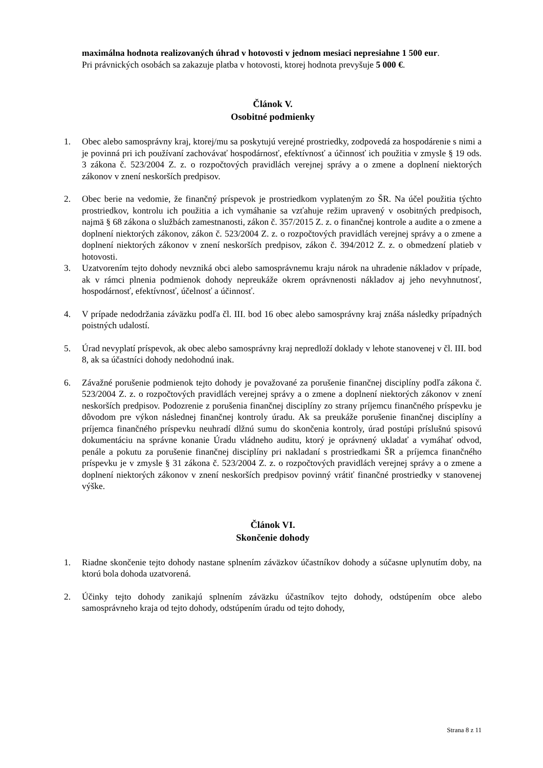maximálna hodnota realizovaných úhrad v hotovosti v jednom mesiaci nepresiahne 1 500 eur.
Pri právnických osobách sa zakazuje platba v hotovosti, ktorej hodnota prevyšuje 5 000 €.
Článok V.
Osobitné podmienky
1. Obec alebo samosprávny kraj, ktorej/mu sa poskytujú verejné prostriedky, zodpovedá za hospodárenie s nimi a je povinná pri ich používaní zachovávať hospodárnosť, efektívnosť a účinnosť ich použitia v zmysle § 19 ods. 3 zákona č. 523/2004 Z. z. o rozpočtových pravidlách verejnej správy a o zmene a doplnení niektorých zákonov v znení neskorších predpisov.
2. Obec berie na vedomie, že finančný príspevok je prostriedkom vyplateným zo ŠR. Na účel použitia týchto prostriedkov, kontrolu ich použitia a ich vymáhanie sa vzťahuje režim upravený v osobitných predpisoch, najmä § 68 zákona o službách zamestnanosti, zákon č. 357/2015 Z. z. o finančnej kontrole a audite a o zmene a doplnení niektorých zákonov, zákon č. 523/2004 Z. z. o rozpočtových pravidlách verejnej správy a o zmene a doplnení niektorých zákonov v znení neskorších predpisov, zákon č. 394/2012 Z. z. o obmedzení platieb v hotovosti.
3. Uzatvorením tejto dohody nevzniká obci alebo samosprávnemu kraju nárok na uhradenie nákladov v prípade, ak v rámci plnenia podmienok dohody nepreukáže okrem oprávnenosti nákladov aj jeho nevyhnutnosť, hospodárnosť, efektívnosť, účelnosť a účinnosť.
4. V prípade nedodržania záväzku podľa čl. III. bod 16 obec alebo samosprávny kraj znáša následky prípadných poistných udalostí.
5. Úrad nevyplatí príspevok, ak obec alebo samosprávny kraj nepredloží doklady v lehote stanovenej v čl. III. bod 8, ak sa účastníci dohody nedohodnú inak.
6. Závažné porušenie podmienok tejto dohody je považované za porušenie finančnej disciplíny podľa zákona č. 523/2004 Z. z. o rozpočtových pravidlách verejnej správy a o zmene a doplnení niektorých zákonov v znení neskorších predpisov. Podozrenie z porušenia finančnej disciplíny zo strany príjemcu finančného príspevku je dôvodom pre výkon následnej finančnej kontroly úradu. Ak sa preukáže porušenie finančnej disciplíny a príjemca finančného príspevku neuhradí dlžnú sumu do skončenia kontroly, úrad postúpi príslušnú spisovú dokumentáciu na správne konanie Úradu vládneho auditu, ktorý je oprávnený ukladať a vymáhať odvod, penále a pokutu za porušenie finančnej disciplíny pri nakladaní s prostriedkami ŠR a príjemca finančného príspevku je v zmysle § 31 zákona č. 523/2004 Z. z. o rozpočtových pravidlách verejnej správy a o zmene a doplnení niektorých zákonov v znení neskorších predpisov povinný vrátiť finančné prostriedky v stanovenej výške.
Článok VI.
Skončenie dohody
1. Riadne skončenie tejto dohody nastane splnením záväzkov účastníkov dohody a súčasne uplynutím doby, na ktorú bola dohoda uzatvorená.
2. Účinky tejto dohody zanikajú splnením záväzku účastníkov tejto dohody, odstúpením obce alebo samosprávneho kraja od tejto dohody, odstúpením úradu od tejto dohody,
Strana 8 z 11